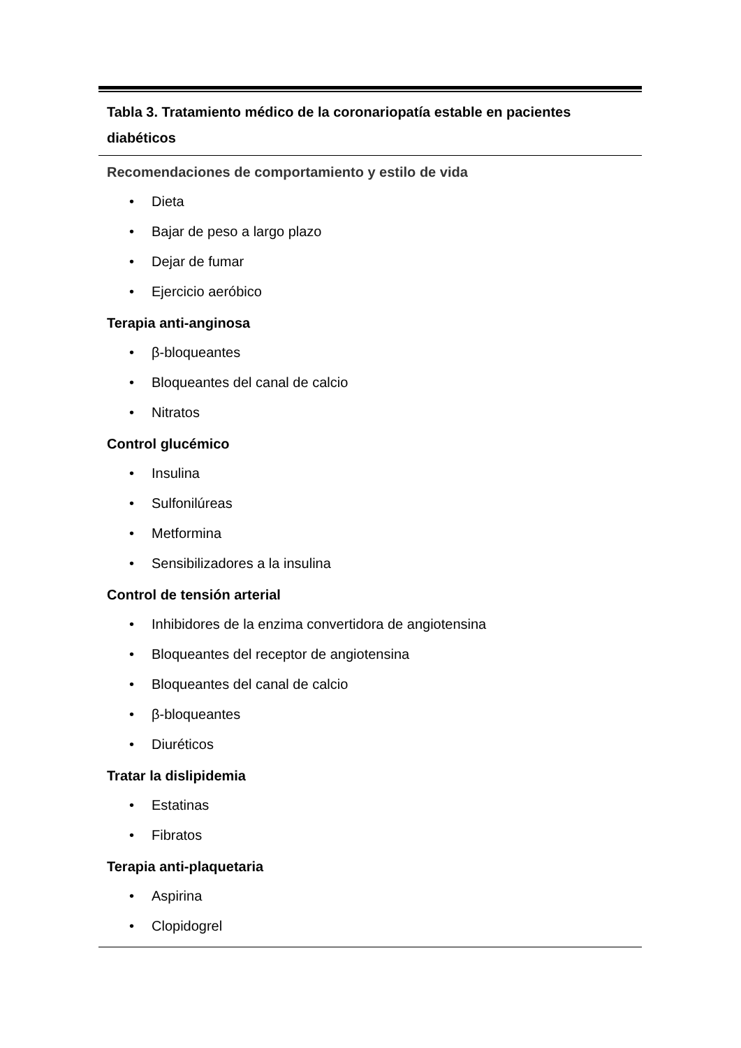Tabla 3. Tratamiento médico de la coronariopatía estable en pacientes diabéticos
Recomendaciones de comportamiento y estilo de vida
• Dieta
• Bajar de peso a largo plazo
• Dejar de fumar
• Ejercicio aeróbico
Terapia anti-anginosa
• β-bloqueantes
• Bloqueantes del canal de calcio
• Nitratos
Control glucémico
• Insulina
• Sulfonilúreas
• Metformina
• Sensibilizadores a la insulina
Control de tensión arterial
• Inhibidores de la enzima convertidora de angiotensina
• Bloqueantes del receptor de angiotensina
• Bloqueantes del canal de calcio
• β-bloqueantes
• Diuréticos
Tratar la dislipidemia
• Estatinas
• Fibratos
Terapia anti-plaquetaria
• Aspirina
• Clopidogrel